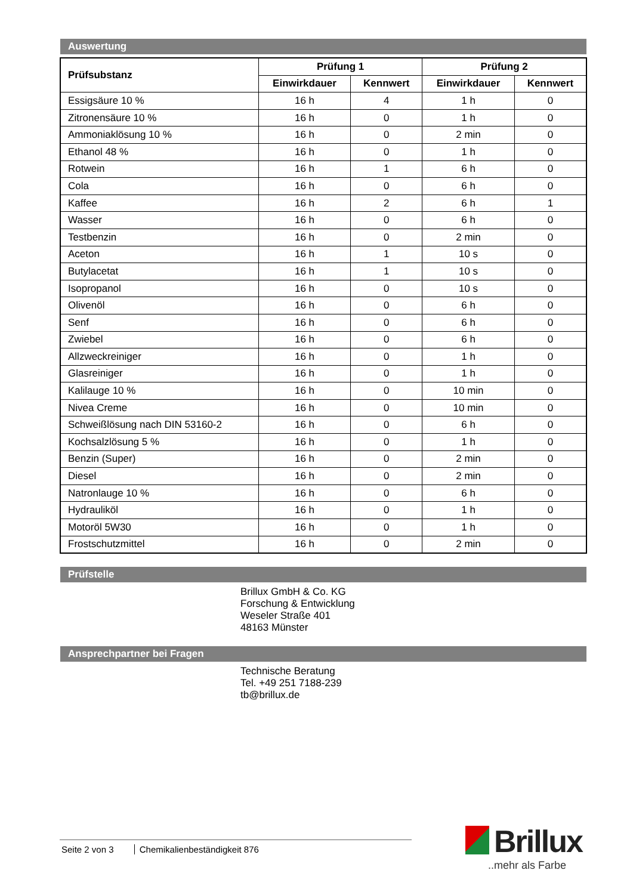Auswertung
| Prüfsubstanz | Prüfung 1 | | Prüfung 2 | |
| --- | --- | --- | --- | --- |
| | Einwirkdauer | Kennwert | Einwirkdauer | Kennwert |
| Essigsäure 10 % | 16 h | 4 | 1 h | 0 |
| Zitronensäure 10 % | 16 h | 0 | 1 h | 0 |
| Ammoniaklösung 10 % | 16 h | 0 | 2 min | 0 |
| Ethanol 48 % | 16 h | 0 | 1 h | 0 |
| Rotwein | 16 h | 1 | 6 h | 0 |
| Cola | 16 h | 0 | 6 h | 0 |
| Kaffee | 16 h | 2 | 6 h | 1 |
| Wasser | 16 h | 0 | 6 h | 0 |
| Testbenzin | 16 h | 0 | 2 min | 0 |
| Aceton | 16 h | 1 | 10 s | 0 |
| Butylacetat | 16 h | 1 | 10 s | 0 |
| Isopropanol | 16 h | 0 | 10 s | 0 |
| Olivenöl | 16 h | 0 | 6 h | 0 |
| Senf | 16 h | 0 | 6 h | 0 |
| Zwiebel | 16 h | 0 | 6 h | 0 |
| Allzweckreiniger | 16 h | 0 | 1 h | 0 |
| Glasreiniger | 16 h | 0 | 1 h | 0 |
| Kalilauge 10 % | 16 h | 0 | 10 min | 0 |
| Nivea Creme | 16 h | 0 | 10 min | 0 |
| Schweißlösung nach DIN 53160-2 | 16 h | 0 | 6 h | 0 |
| Kochsalzlösung 5 % | 16 h | 0 | 1 h | 0 |
| Benzin (Super) | 16 h | 0 | 2 min | 0 |
| Diesel | 16 h | 0 | 2 min | 0 |
| Natronlauge 10 % | 16 h | 0 | 6 h | 0 |
| Hydrauliköl | 16 h | 0 | 1 h | 0 |
| Motoröl 5W30 | 16 h | 0 | 1 h | 0 |
| Frostschutzmittel | 16 h | 0 | 2 min | 0 |
Prüfstelle
Brillux GmbH & Co. KG
Forschung & Entwicklung
Weseler Straße 401
48163 Münster
Ansprechpartner bei Fragen
Technische Beratung
Tel. +49 251 7188-239
tb@brillux.de
Seite 2 von 3 Chemikalienbeständigkeit 876
Brillux
..mehr als Farbe